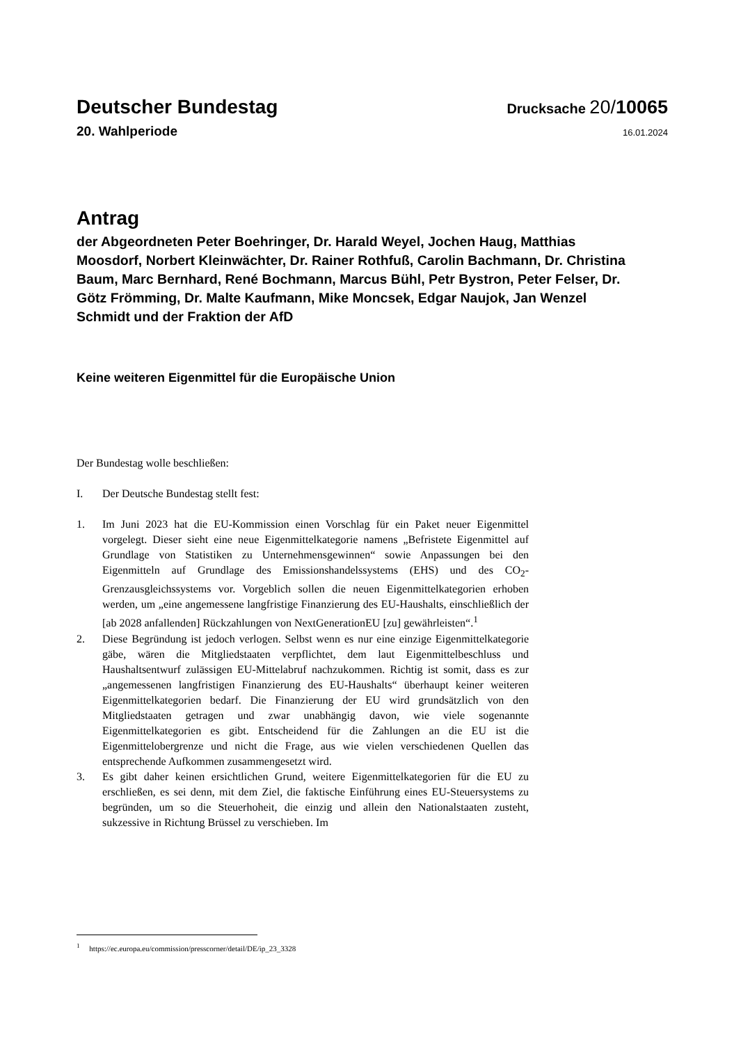Deutscher Bundestag
Drucksache 20/10065
20. Wahlperiode
16.01.2024
Antrag
der Abgeordneten Peter Boehringer, Dr. Harald Weyel, Jochen Haug, Matthias Moosdorf, Norbert Kleinwächter, Dr. Rainer Rothfuß, Carolin Bachmann, Dr. Christina Baum, Marc Bernhard, René Bochmann, Marcus Bühl, Petr Bystron, Peter Felser, Dr. Götz Frömming, Dr. Malte Kaufmann, Mike Moncsek, Edgar Naujok, Jan Wenzel Schmidt und der Fraktion der AfD
Keine weiteren Eigenmittel für die Europäische Union
Der Bundestag wolle beschließen:
I. Der Deutsche Bundestag stellt fest:
1. Im Juni 2023 hat die EU-Kommission einen Vorschlag für ein Paket neuer Eigenmittel vorgelegt. Dieser sieht eine neue Eigenmittelkategorie namens „Befristete Eigenmittel auf Grundlage von Statistiken zu Unternehmensgewinnen“ sowie Anpassungen bei den Eigenmitteln auf Grundlage des Emissionshandelssystems (EHS) und des CO<sub>2</sub>-Grenzausgleichssystems vor. Vorgeblich sollen die neuen Eigenmittelkategorien erhoben werden, um „eine angemessene langfristige Finanzierung des EU-Haushalts, einschließlich der [ab 2028 anfallenden] Rückzahlungen von NextGenerationEU [zu] gewährleisten“.<sup>1</sup>
2. Diese Begründung ist jedoch verlogen. Selbst wenn es nur eine einzige Eigenmittelkategorie gäbe, wären die Mitgliedstaaten verpflichtet, dem laut Eigenmittelbeschluss und Haushaltsentwurf zulässigen EU-Mittelabruf nachzukommen. Richtig ist somit, dass es zur „angemessenen langfristigen Finanzierung des EU-Haushalts“ überhaupt keiner weiteren Eigenmittelkategorien bedarf. Die Finanzierung der EU wird grundsätzlich von den Mitgliedstaaten getragen und zwar unabhängig davon, wie viele sogenannte Eigenmittelkategorien es gibt. Entscheidend für die Zahlungen an die EU ist die Eigenmittelobergrenze und nicht die Frage, aus wie vielen verschiedenen Quellen das entsprechende Aufkommen zusammengesetzt wird.
3. Es gibt daher keinen ersichtlichen Grund, weitere Eigenmittelkategorien für die EU zu erschließen, es sei denn, mit dem Ziel, die faktische Einführung eines EU-Steuersystems zu begründen, um so die Steuerhoheit, die einzig und allein den Nationalstaaten zusteht, sukzessive in Richtung Brüssel zu verschieben. Im
<sup>1</sup> https://ec.europa.eu/commission/presscorner/detail/DE/ip_23_3328